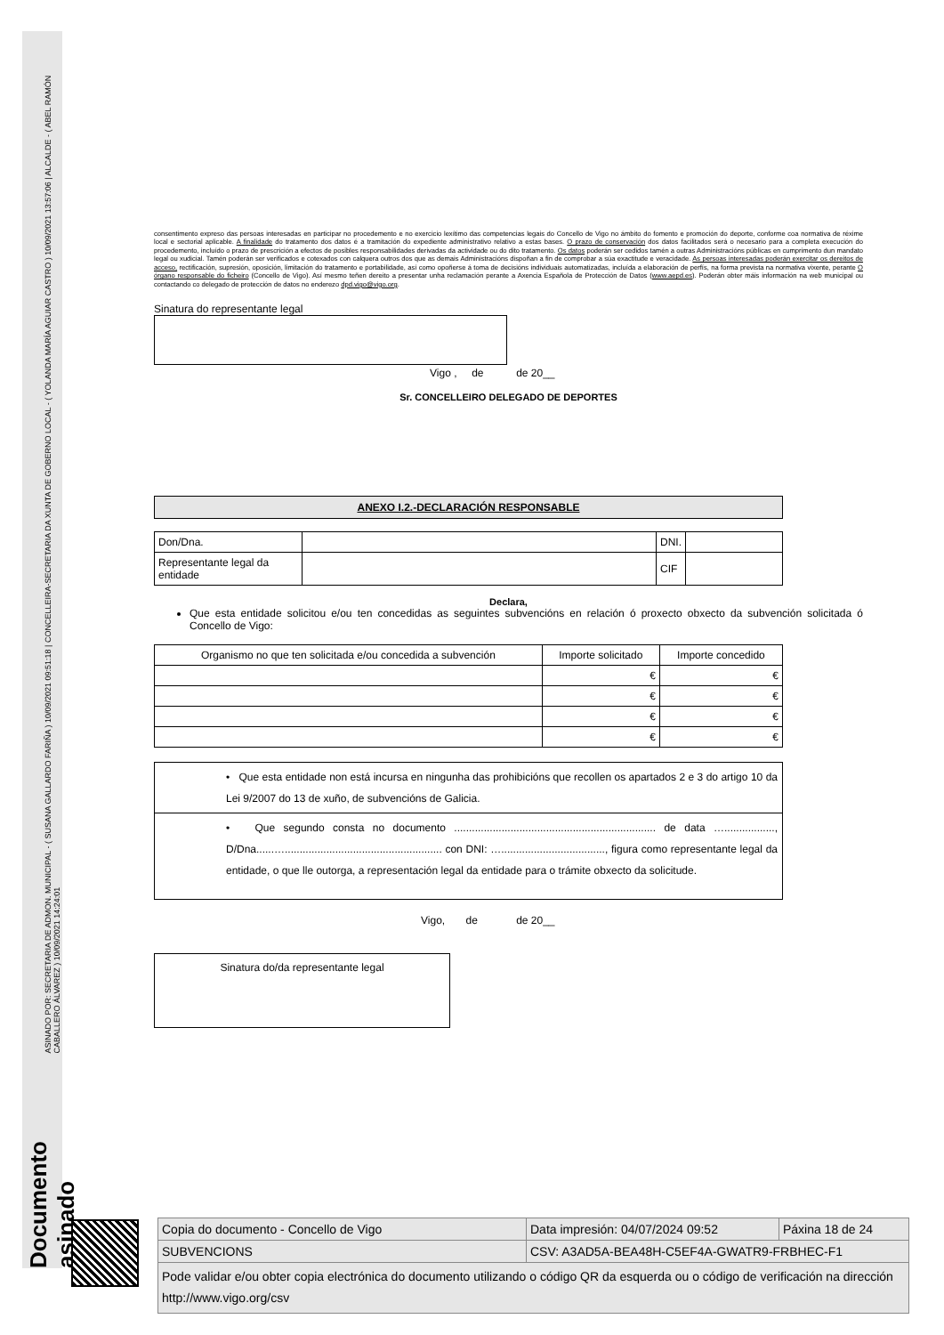Documento asinado ASINADO POR: SECRETARIA DE ADMON. MUNICIPAL - ( SUSANA GALLARDO FARIÑA ) 10/09/2021 09:51:18 | CONCELLEIRA-SECRETARIA DA XUNTA DE GOBERNO LOCAL - ( YOLANDA MARÍA AGUIAR CASTRO ) 10/09/2021 13:57:06 | ALCALDE - ( ABEL RAMÓN CABALLERO ÁLVAREZ ) 10/09/2021 14:24:01
consentimento expreso das persoas interesadas en participar no procedemento e no exercicio lexítimo das competencias legais do Concello de Vigo no ámbito do fomento e promoción do deporte, conforme coa normativa de réxime local e sectorial aplicable. A finalidade do tratamento dos datos é a tramitación do expediente administrativo relativo a estas bases. O prazo de conservación dos datos facilitados será o necesario para a completa execución do procedemento, incluído o prazo de prescrición a efectos de posibles responsabilidades derivadas da actividade ou do dito tratamento. Os datos poderán ser cedidos tamén a outras Administracións públicas en cumprimento dun mandato legal ou xudicial. Tamén poderán ser verificados e cotexados con calquera outros dos que as demais Administracións dispoñan a fin de comprobar a súa exactitude e veracidade. As persoas interesadas poderán exercitar os dereitos de acceso, rectificación, supresión, oposición, limitación do tratamento e portabilidade, así como opoñerse á toma de decisións individuais automatizadas, incluída a elaboración de perfís, na forma prevista na normativa vixente, perante O órgano responsable do ficheiro (Concello de Vigo). Así mesmo teñen dereito a presentar unha reclamación perante a Axencia Española de Protección de Datos (www.aepd.es). Poderán obter máis información na web municipal ou contactando co delegado de protección de datos no enderezo dpd.vigo@vigo.org.
Sinatura do representante legal
Vigo , de de 20__
Sr. CONCELLEIRO DELEGADO DE DEPORTES
ANEXO I.2.-DECLARACIÓN RESPONSABLE
| Don/Dna. | | | DNI. | |
| Representante legal da entidade | | | CIF | |
Declara,
Que esta entidade solicitou e/ou ten concedidas as seguintes subvencións en relación ó proxecto obxecto da subvención solicitada ó Concello de Vigo:
| Organismo no que ten solicitada e/ou concedida a subvención | Importe solicitado | Importe concedido |
| | € | € |
| | € | € |
| | € | € |
| | € | € |
| • Que esta entidade non está incursa en ningunha das prohibicións que recollen os apartados 2 e 3 do artigo 10 da Lei 9/2007 do 13 de xuño, de subvencións de Galicia. |
| • Que segundo consta no documento .................................................................... de data …................., D/Dna......…..................................................... con DNI: …..................................., figura como representante legal da entidade, o que lle outorga, a representación legal da entidade para o trámite obxecto da solicitude. |
Vigo, de de 20__
Sinatura do/da representante legal
| Copia do documento - Concello de Vigo | Data impresión: 04/07/2024 09:52 | Páxina 18 de 24 |
| SUBVENCIONS | CSV: A3AD5A-BEA48H-C5EF4A-GWATR9-FRBHEC-F1 | |
| Pode validar e/ou obter copia electrónica do documento utilizando o código QR da esquerda ou o código de verificación na dirección http://www.vigo.org/csv | | |